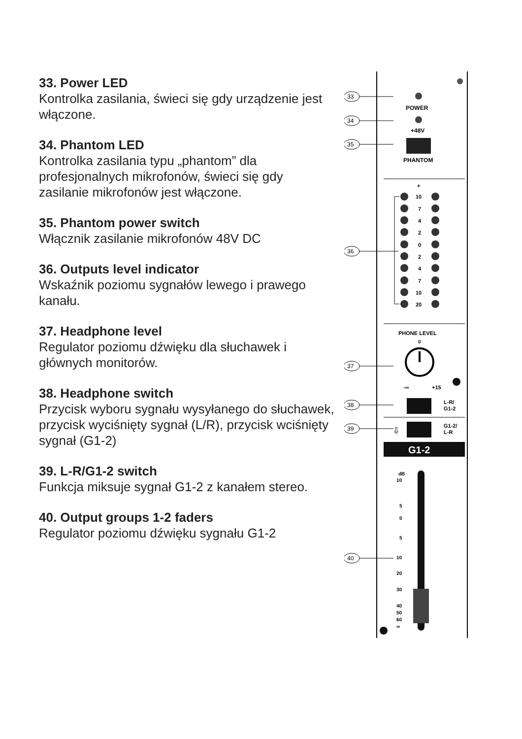33. Power LED
Kontrolka zasilania, świeci się gdy urządzenie jest włączone.
34. Phantom LED
Kontrolka zasilania typu „phantom” dla profesjonalnych mikrofonów, świeci się gdy zasilanie mikrofonów jest włączone.
35. Phantom power switch
Włącznik zasilanie mikrofonów 48V DC
36. Outputs level indicator
Wskaźnik poziomu sygnałów lewego i prawego kanału.
37. Headphone level
Regulator poziomu dźwięku dla słuchawek i głównych monitorów.
38. Headphone switch
Przycisk wyboru sygnału wysyłanego do słuchawek, przycisk wyciśnięty sygnał (L/R), przycisk wciśnięty sygnał (G1-2)
39. L-R/G1-2 switch
Funkcja miksuje sygnał G1-2 z kanałem stereo.
40. Output groups 1-2 faders
Regulator poziomu dźwięku sygnału G1-2
33
34
35
36
37
38
39
40
POWER
+48V
PHANTOM
+
10
7
4
2
0
2
4
7
10
20
PHONE LEVEL
0
-∞
+15
L-R/
G1-2
G1-2/
L-R
⇩
G1-2
dB
10
5
0
5
10
20
30
40
50
60
∞